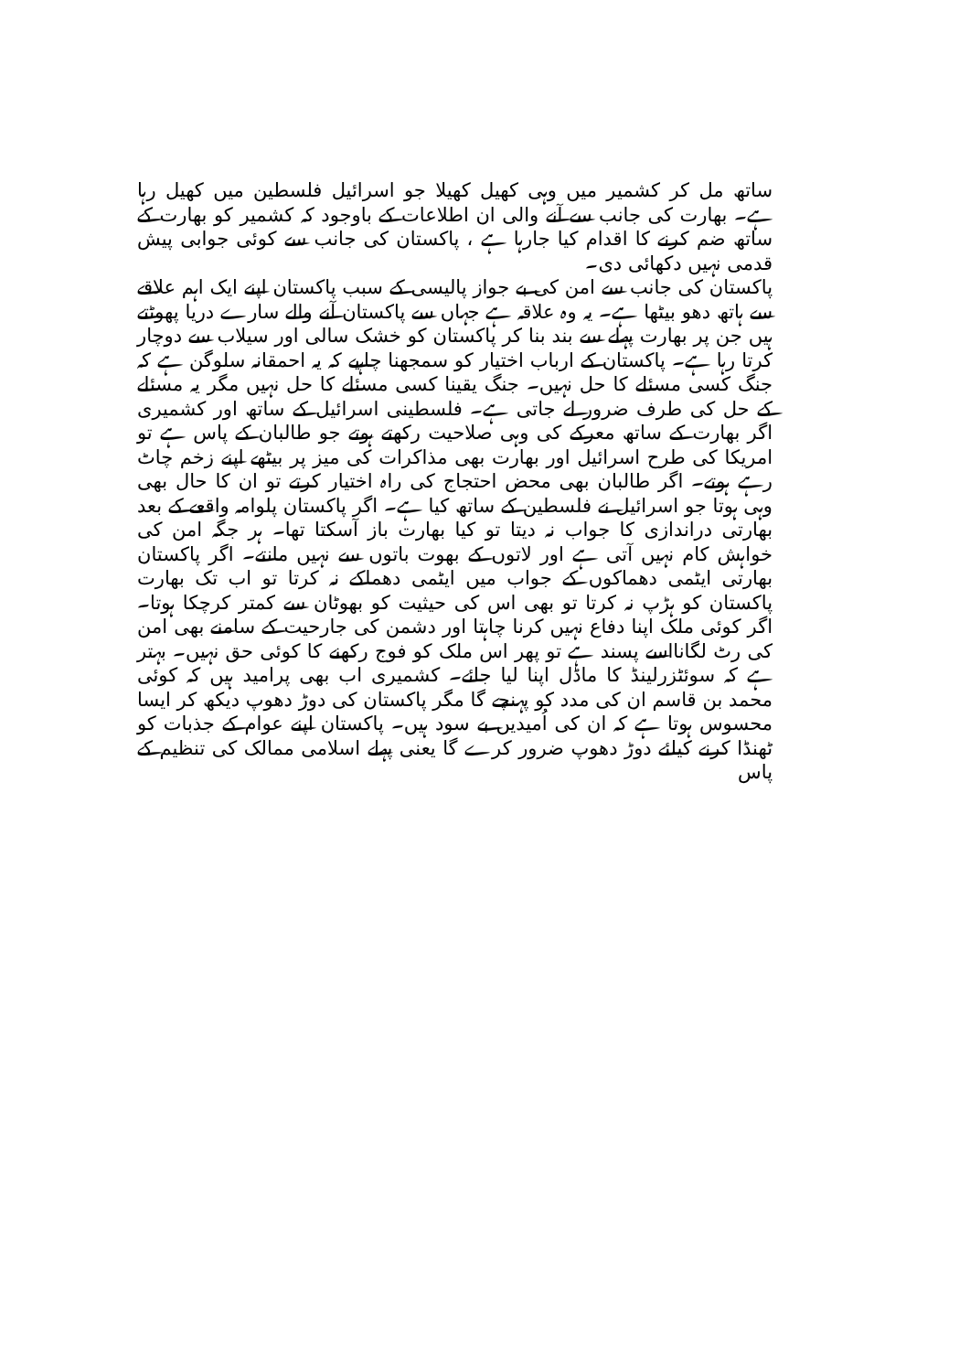ساتھ مل کر کشمیر میں وہی کھیل کھیلا جو اسرائیل فلسطین میں کھیل رہا ہے۔ بھارت کی جانب سے آنے والی ان اطلاعات کے باوجود کہ کشمیر کو بھارت کے ساتھ ضم کرنے کا اقدام کیا جارہا ہے ، پاکستان کی جانب سے کوئی جوابی پیش قدمی نہیں دکھائی دی۔
پاکستان کی جانب سے امن کی بے جواز پالیسی کے سبب پاکستان اپنے ایک اہم علاقے سے ہاتھ دھو بیٹھا ہے۔ یہ وہ علاقہ ہے جہاں سے پاکستان آنے والے سارے دریا پھوٹتے ہیں جن پر بھارت پہلے سے بند بنا کر پاکستان کو خشک سالی اور سیلاب سے دوچار کرتا رہا ہے۔ پاکستان کے ارباب اختیار کو سمجھنا چاہیے کہ یہ احمقانہ سلوگن ہے کہ جنگ کسی مسئلے کا حل نہیں۔ جنگ یقینا کسی مسئلے کا حل نہیں مگر یہ مسئلے کے حل کی طرف ضرور لے جاتی ہے۔ فلسطینی اسرائیل کے ساتھ اور کشمیری اگر بھارت کے ساتھ معرکے کی وہی صلاحیت رکھتے ہوتے جو طالبان کے پاس ہے تو امریکا کی طرح اسرائیل اور بھارت بھی مذاکرات کی میز پر بیٹھے اپنے زخم چاٹ رہے ہوتے۔ اگر طالبان بھی محض احتجاج کی راہ اختیار کرتے تو ان کا حال بھی وہی ہوتا جو اسرائیل نے فلسطین کے ساتھ کیا ہے۔ اگر پاکستان پلوامہ واقعے کے بعد بھارتی دراندازی کا جواب نہ دیتا تو کیا بھارت باز آسکتا تھا۔ ہر جگہ امن کی خواہش کام نہیں آتی ہے اور لاتوں کے بھوت باتوں سے نہیں مانتے۔ اگر پاکستان بھارتی ایٹمی دھماکوں کے جواب میں ایٹمی دھماکے نہ کرتا تو اب تک بھارت پاکستان کو ہڑپ نہ کرتا تو بھی اس کی حیثیت کو بھوٹان سے کمتر کرچکا ہوتا۔ اگر کوئی ملک اپنا دفاع نہیں کرنا چاہتا اور دشمن کی جارحیت کے سامنے بھی امن کی رٹ لگانااسے پسند ہے تو پھر اس ملک کو فوج رکھنے کا کوئی حق نہیں۔ بہتر ہے کہ سوئٹزرلینڈ کا ماڈل اپنا لیا جائے۔ کشمیری اب بھی پرامید ہیں کہ کوئی محمد بن قاسم ان کی مدد کو پہنچے گا مگر پاکستان کی دوڑ دھوپ دیکھ کر ایسا محسوس ہوتا ہے کہ ان کی اُمیدیں بے سود ہیں۔ پاکستان اپنے عوام کے جذبات کو ٹھنڈا کرنے کیلئے دوڑ دھوپ ضرور کرے گا یعنی پہلے اسلامی ممالک کی تنظیم کے پاس